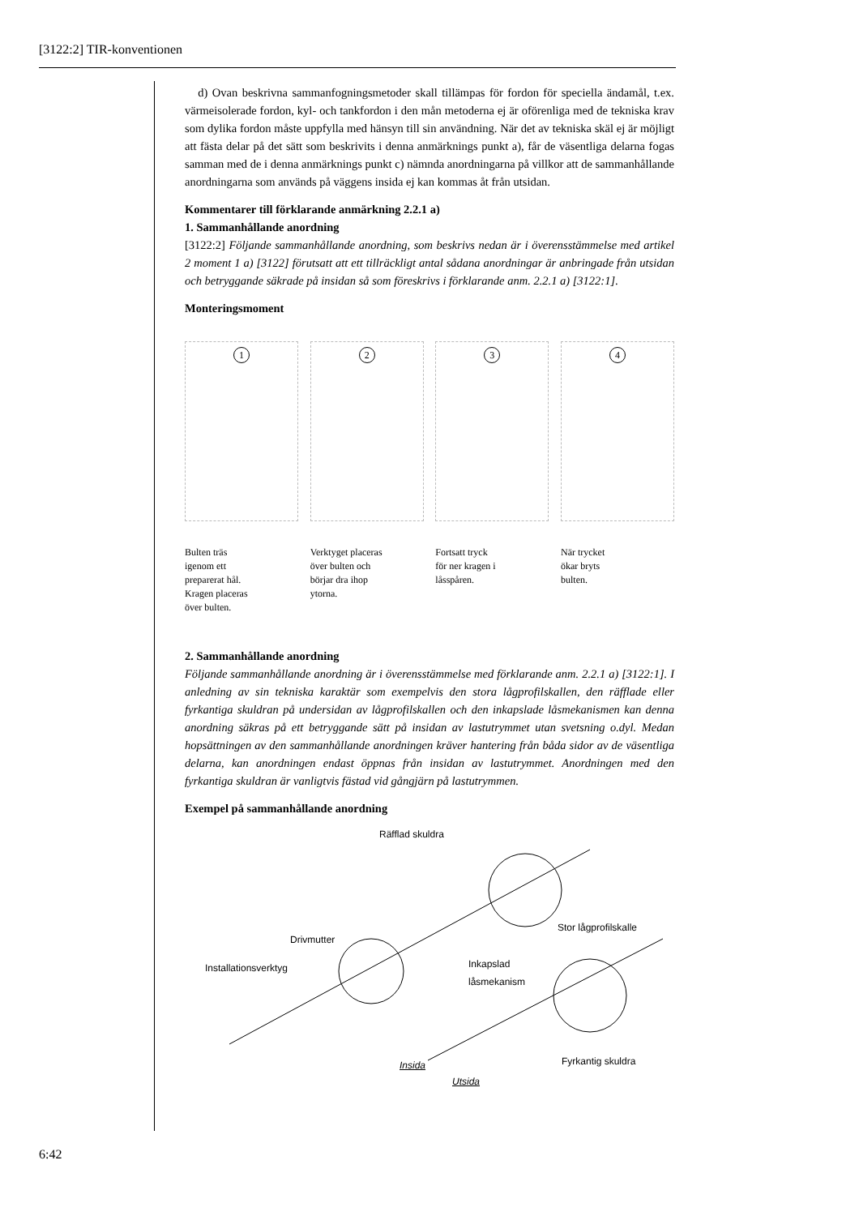[3122:2] TIR-konventionen
d) Ovan beskrivna sammanfogningsmetoder skall tillämpas för fordon för speciella ändamål, t.ex. värmeisolerade fordon, kyl- och tankfordon i den mån metoderna ej är oförenliga med de tekniska krav som dylika fordon måste uppfylla med hänsyn till sin användning. När det av tekniska skäl ej är möjligt att fästa delar på det sätt som beskrivits i denna anmärknings punkt a), får de väsentliga delarna fogas samman med de i denna anmärknings punkt c) nämnda anordningarna på villkor att de sammanhållande anordningarna som används på väggens insida ej kan kommas åt från utsidan.
Kommentarer till förklarande anmärkning 2.2.1 a)
1. Sammanhållande anordning
[3122:2] Följande sammanhållande anordning, som beskrivs nedan är i överensstämmelse med artikel 2 moment 1 a) [3122] förutsatt att ett tillräckligt antal sådana anordningar är anbringade från utsidan och betryggande säkrade på insidan så som föreskrivs i förklarande anm. 2.2.1 a) [3122:1].
Monteringsmoment
1
Bulten träs
igenom ett
preparerat hål.
Kragen placeras
över bulten.
2
Verktyget placeras
över bulten och
börjar dra ihop
ytorna.
3
Fortsatt tryck
för ner kragen i
låsspåren.
4
När trycket
ökar bryts
bulten.
2. Sammanhållande anordning
Följande sammanhållande anordning är i överensstämmelse med förklarande anm. 2.2.1 a) [3122:1]. I anledning av sin tekniska karaktär som exempelvis den stora lågprofilskallen, den räfflade eller fyrkantiga skuldran på undersidan av lågprofilskallen och den inkapslade låsmekanismen kan denna anordning säkras på ett betryggande sätt på insidan av lastutrymmet utan svetsning o.dyl. Medan hopsättningen av den sammanhållande anordningen kräver hantering från båda sidor av de väsentliga delarna, kan anordningen endast öppnas från insidan av lastutrymmet. Anordningen med den fyrkantiga skuldran är vanligtvis fästad vid gångjärn på lastutrymmen.
Exempel på sammanhållande anordning
Räfflad skuldra
Stor lågprofilskalle
Drivmutter
Installationsverktyg Inkapslad
låsmekanism
Fyrkantig skuldra Insida
Utsida
6:42